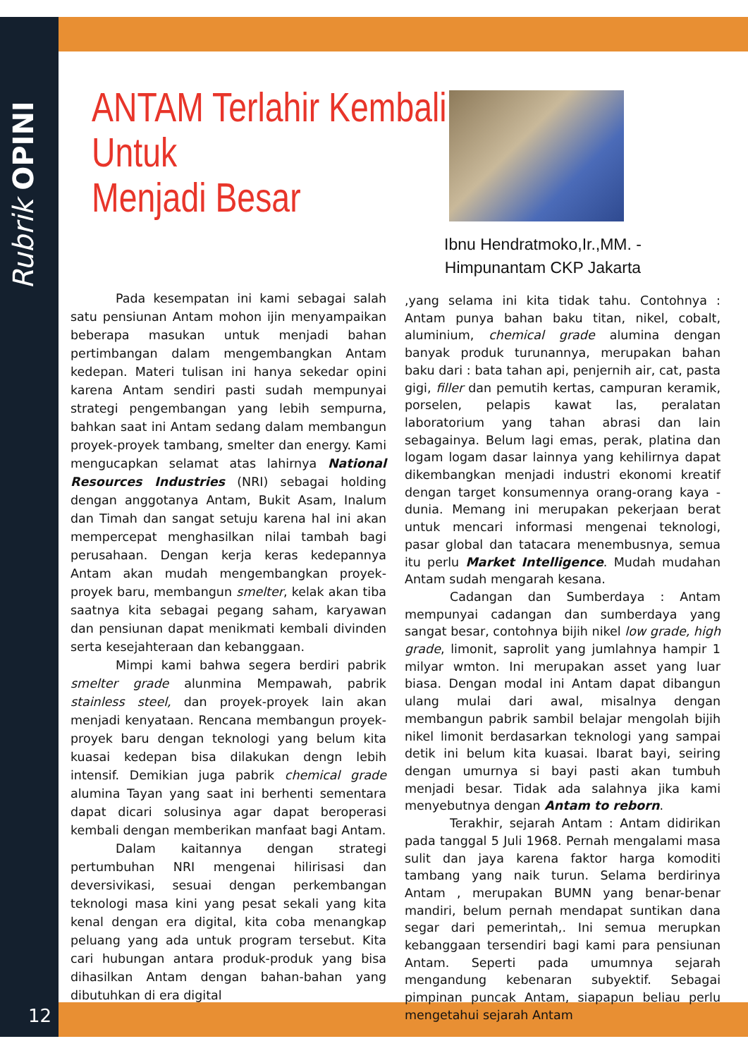Rubrik OPINI
ANTAM Terlahir Kembali
Untuk
Menjadi Besar
Ibnu Hendratmoko,Ir.,MM. -
Himpunantam CKP Jakarta
Pada kesempatan ini kami sebagai salah satu pensiunan Antam mohon ijin menyampaikan beberapa masukan untuk menjadi bahan pertimbangan dalam mengembangkan Antam kedepan. Materi tulisan ini hanya sekedar opini karena Antam sendiri pasti sudah mempunyai strategi pengembangan yang lebih sempurna, bahkan saat ini Antam sedang dalam membangun proyek-proyek tambang, smelter dan energy. Kami mengucapkan selamat atas lahirnya National Resources Industries (NRI) sebagai holding dengan anggotanya Antam, Bukit Asam, Inalum dan Timah dan sangat setuju karena hal ini akan mempercepat menghasilkan nilai tambah bagi perusahaan. Dengan kerja keras kedepannya Antam akan mudah mengembangkan proyek-proyek baru, membangun smelter, kelak akan tiba saatnya kita sebagai pegang saham, karyawan dan pensiunan dapat menikmati kembali divinden serta kesejahteraan dan kebanggaan.
Mimpi kami bahwa segera berdiri pabrik smelter grade alunmina Mempawah, pabrik stainless steel, dan proyek-proyek lain akan menjadi kenyataan. Rencana membangun proyek-proyek baru dengan teknologi yang belum kita kuasai kedepan bisa dilakukan dengn lebih intensif. Demikian juga pabrik chemical grade alumina Tayan yang saat ini berhenti sementara dapat dicari solusinya agar dapat beroperasi kembali dengan memberikan manfaat bagi Antam.
Dalam kaitannya dengan strategi pertumbuhan NRI mengenai hilirisasi dan deversivikasi, sesuai dengan perkembangan teknologi masa kini yang pesat sekali yang kita kenal dengan era digital, kita coba menangkap peluang yang ada untuk program tersebut. Kita cari hubungan antara produk-produk yang bisa dihasilkan Antam dengan bahan-bahan yang dibutuhkan di era digital
,yang selama ini kita tidak tahu. Contohnya : Antam punya bahan baku titan, nikel, cobalt, aluminium, chemical grade alumina dengan banyak produk turunannya, merupakan bahan baku dari : bata tahan api, penjernih air, cat, pasta gigi, filler dan pemutih kertas, campuran keramik, porselen, pelapis kawat las, peralatan laboratorium yang tahan abrasi dan lain sebagainya. Belum lagi emas, perak, platina dan logam logam dasar lainnya yang kehilirnya dapat dikembangkan menjadi industri ekonomi kreatif dengan target konsumennya orang-orang kaya - dunia. Memang ini merupakan pekerjaan berat untuk mencari informasi mengenai teknologi, pasar global dan tatacara menembusnya, semua itu perlu Market Intelligence. Mudah mudahan Antam sudah mengarah kesana.
Cadangan dan Sumberdaya : Antam mempunyai cadangan dan sumberdaya yang sangat besar, contohnya bijih nikel low grade, high grade, limonit, saprolit yang jumlahnya hampir 1 milyar wmton. Ini merupakan asset yang luar biasa. Dengan modal ini Antam dapat dibangun ulang mulai dari awal, misalnya dengan membangun pabrik sambil belajar mengolah bijih nikel limonit berdasarkan teknologi yang sampai detik ini belum kita kuasai. Ibarat bayi, seiring dengan umurnya si bayi pasti akan tumbuh menjadi besar. Tidak ada salahnya jika kami menyebutnya dengan Antam to reborn.
Terakhir, sejarah Antam : Antam didirikan pada tanggal 5 Juli 1968. Pernah mengalami masa sulit dan jaya karena faktor harga komoditi tambang yang naik turun. Selama berdirinya Antam , merupakan BUMN yang benar-benar mandiri, belum pernah mendapat suntikan dana segar dari pemerintah,. Ini semua merupkan kebanggaan tersendiri bagi kami para pensiunan Antam. Seperti pada umumnya sejarah mengandung kebenaran subyektif. Sebagai pimpinan puncak Antam, siapapun beliau perlu mengetahui sejarah Antam
12